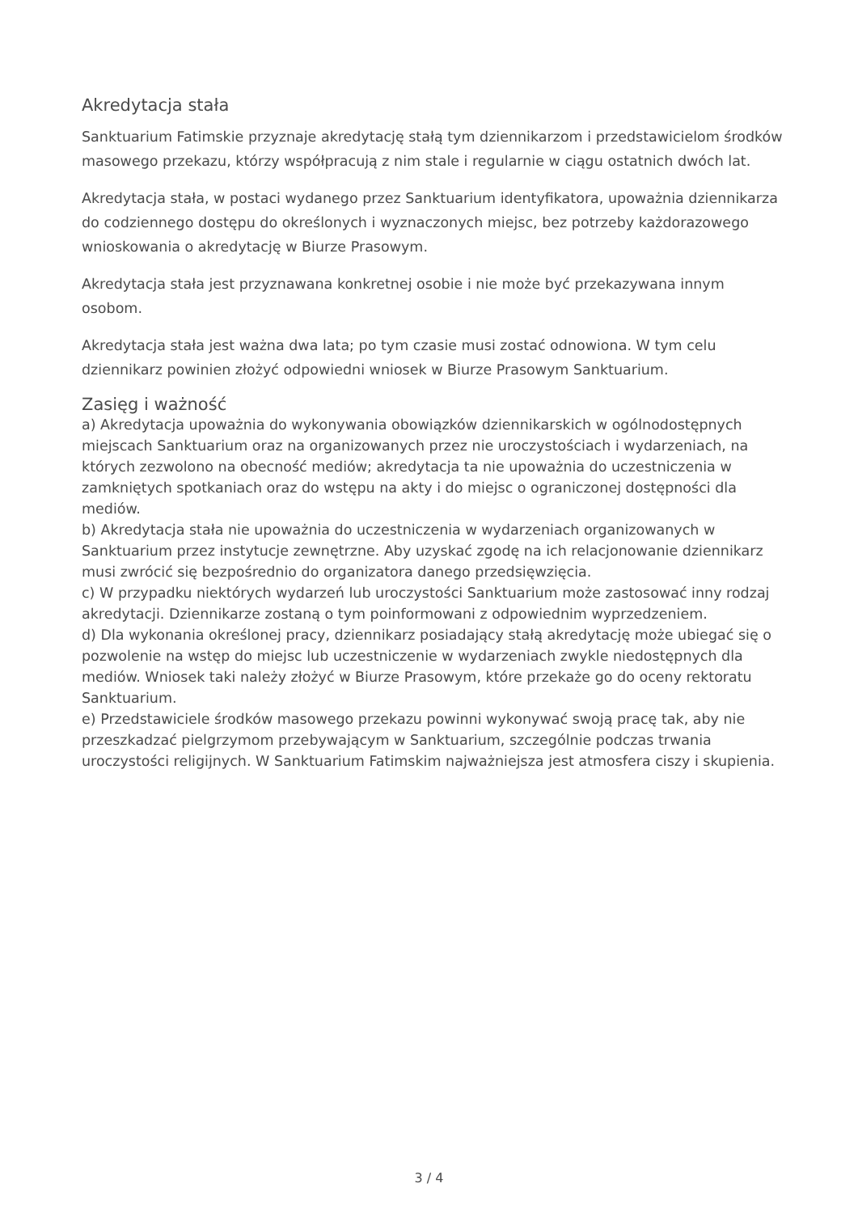Akredytacja stała
Sanktuarium Fatimskie przyznaje akredytację stałą tym dziennikarzom i przedstawicielom środków masowego przekazu, którzy współpracują z nim stale i regularnie w ciągu ostatnich dwóch lat.
Akredytacja stała, w postaci wydanego przez Sanktuarium identyfikatora, upoważnia dziennikarza do codziennego dostępu do określonych i wyznaczonych miejsc, bez potrzeby każdorazowego wnioskowania o akredytację w Biurze Prasowym.
Akredytacja stała jest przyznawana konkretnej osobie i nie może być przekazywana innym osobom.
Akredytacja stała jest ważna dwa lata; po tym czasie musi zostać odnowiona. W tym celu dziennikarz powinien złożyć odpowiedni wniosek w Biurze Prasowym Sanktuarium.
Zasięg i ważność
a) Akredytacja upoważnia do wykonywania obowiązków dziennikarskich w ogólnodostępnych miejscach Sanktuarium oraz na organizowanych przez nie uroczystościach i wydarzeniach, na których zezwolono na obecność mediów; akredytacja ta nie upoważnia do uczestniczenia w zamkniętych spotkaniach oraz do wstępu na akty i do miejsc o ograniczonej dostępności dla mediów.
b) Akredytacja stała nie upoważnia do uczestniczenia w wydarzeniach organizowanych w Sanktuarium przez instytucje zewnętrzne. Aby uzyskać zgodę na ich relacjonowanie dziennikarz musi zwrócić się bezpośrednio do organizatora danego przedsięwzięcia.
c) W przypadku niektórych wydarzeń lub uroczystości Sanktuarium może zastosować inny rodzaj akredytacji. Dziennikarze zostaną o tym poinformowani z odpowiednim wyprzedzeniem.
d) Dla wykonania określonej pracy, dziennikarz posiadający stałą akredytację może ubiegać się o pozwolenie na wstęp do miejsc lub uczestniczenie w wydarzeniach zwykle niedostępnych dla mediów. Wniosek taki należy złożyć w Biurze Prasowym, które przekaże go do oceny rektoratu Sanktuarium.
e) Przedstawiciele środków masowego przekazu powinni wykonywać swoją pracę tak, aby nie przeszkadzać pielgrzymom przebywającym w Sanktuarium, szczególnie podczas trwania uroczystości religijnych. W Sanktuarium Fatimskim najważniejsza jest atmosfera ciszy i skupienia.
3 / 4